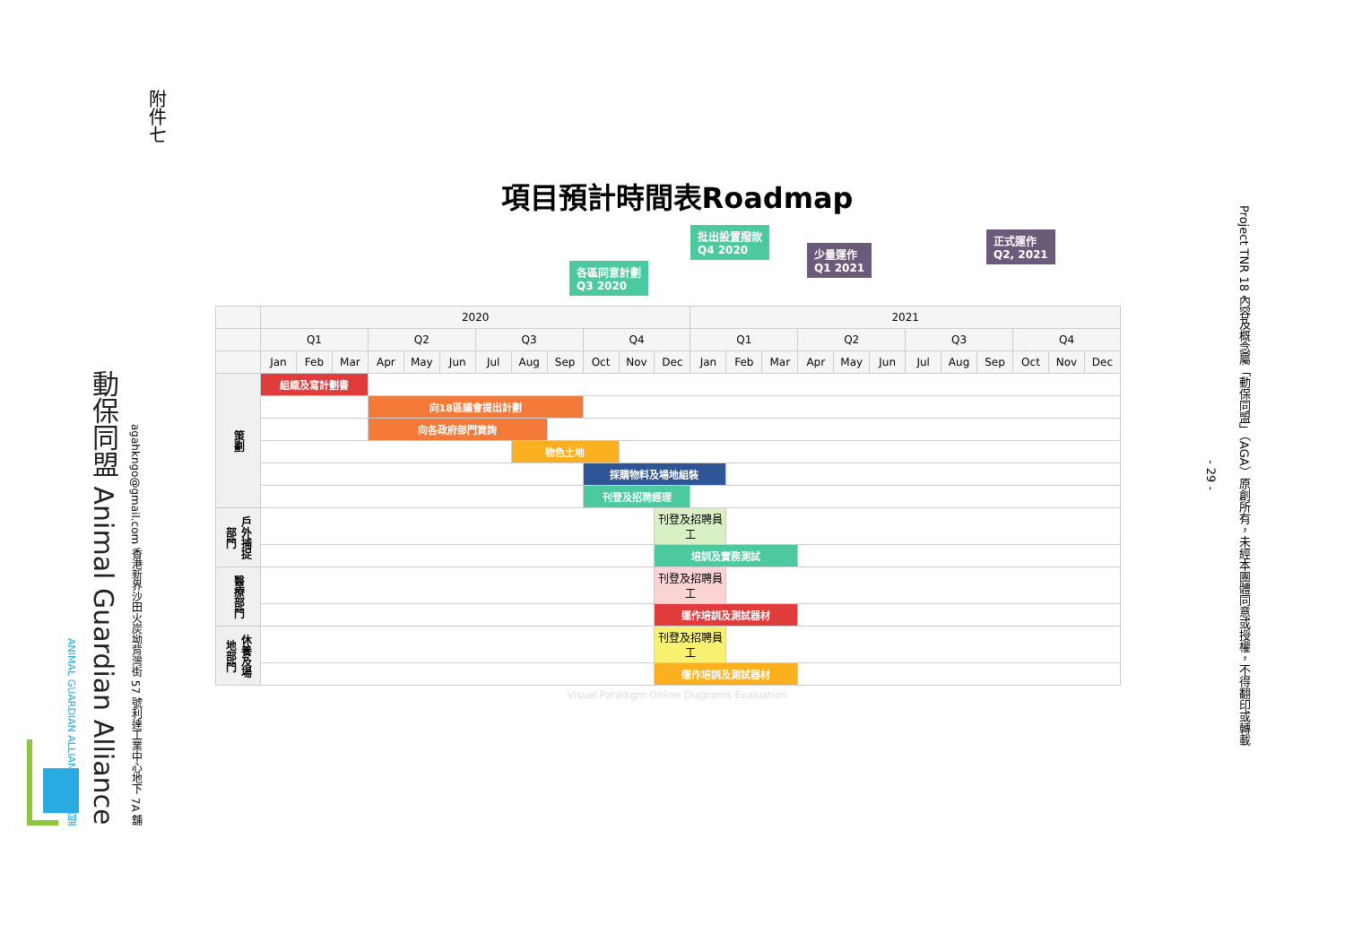ANIMAL GUARDIAN ALLIANCE 動保同盟
動保同盟 Animal Guardian Alliance
agahkngo@gmail.com 香港新界沙田火炭坳背灣街 57 號利達工業中心地下 7A 舖
附件七
項目預計時間表Roadmap
各區同意計劃
Q3 2020
批出設置撥款
Q4 2020
少量運作
Q1 2021
正式運作
Q2, 2021
| | 2020 | | | | | | | | | | | | 2021 | | | | | | | | | | | |
| --- | --- | --- | --- | --- | --- | --- | --- | --- | --- | --- | --- | --- | --- | --- | --- | --- | --- | --- | --- | --- | --- | --- | --- | --- |
| | Q1 | | | Q2 | | | Q3 | | | Q4 | | | Q1 | | | Q2 | | | Q3 | | | Q4 | | |
| | Jan | Feb | Mar | Apr | May | Jun | Jul | Aug | Sep | Oct | Nov | Dec | Jan | Feb | Mar | Apr | May | Jun | Jul | Aug | Sep | Oct | Nov | Dec |
| 策劃 | 組織及寫計劃書 | | | | | | | | | | | | | | | | | | | | | | | |
| | | | | 向18區議會提出計劃 | | | | | | | | | | | | | | | | | | | | |
| | | | | 向各政府部門資詢 | | | | | | | | | | | | | | | | | | | | |
| | | | | | | | | 物色土地 | | | | | | | | | | | | | | | | |
| | | | | | | | | | | 採購物料及場地組裝 | | | | | | | | | | | | | | |
| | | | | | | | | | | 刊登及招聘經理 | | | | | | | | | | | | | | |
| 戶外捕捉部門 | | | | | | | | | | | | 刊登及招聘員工 | | | | | | | | | | | | |
| | | | | | | | | | | | | 培訓及實務測試 | | | | | | | | | | | | |
| 醫療部門 | | | | | | | | | | | | 刊登及招聘員工 | | | | | | | | | | | | |
| | | | | | | | | | | | | 運作培訓及測試器材 | | | | | | | | | | | | |
| 休養及場地部門 | | | | | | | | | | | | 刊登及招聘員工 | | | | | | | | | | | | |
| | | | | | | | | | | | | 運作培訓及測試器材 | | | | | | | | | | | | |
Visual Paradigm Online Diagrams Evaluation
- 29 -
Project TNR 18 內容及概念屬「動保同盟」（AGA）原創所有，未經本團體同意或授權，不得翻印或轉載